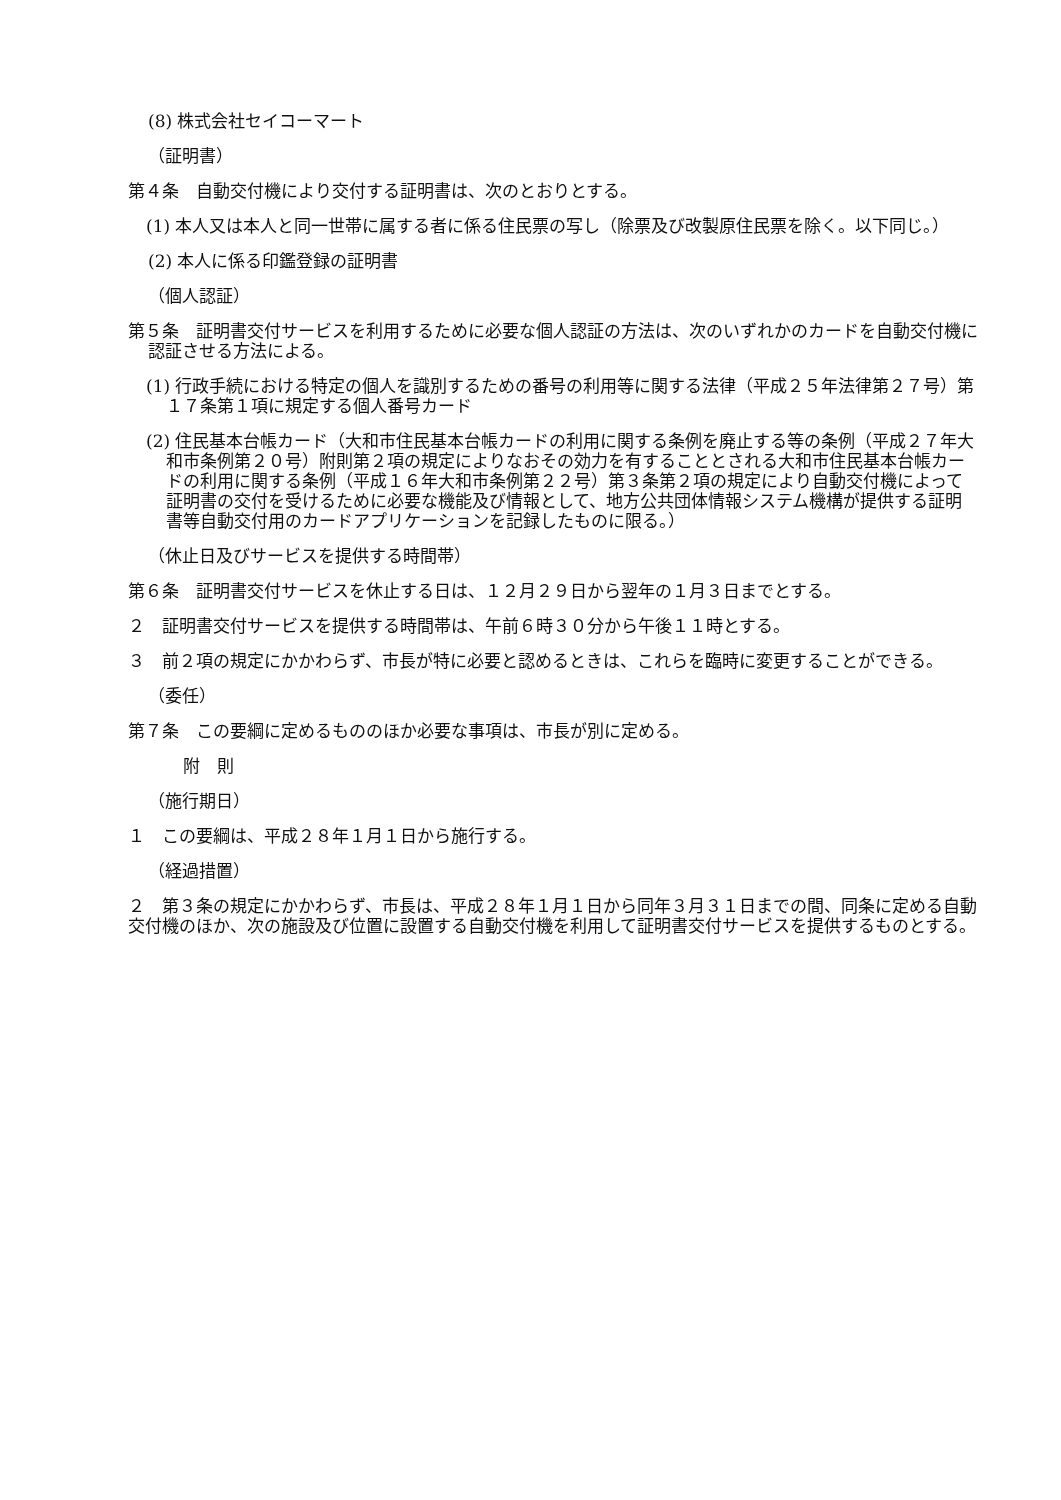(8) 株式会社セイコーマート
（証明書）
第４条　自動交付機により交付する証明書は、次のとおりとする。
(1) 本人又は本人と同一世帯に属する者に係る住民票の写し（除票及び改製原住民票を除く。以下同じ。）
(2) 本人に係る印鑑登録の証明書
（個人認証）
第５条　証明書交付サービスを利用するために必要な個人認証の方法は、次のいずれかのカードを自動交付機に認証させる方法による。
(1) 行政手続における特定の個人を識別するための番号の利用等に関する法律（平成２５年法律第２７号）第１７条第１項に規定する個人番号カード
(2) 住民基本台帳カード（大和市住民基本台帳カードの利用に関する条例を廃止する等の条例（平成２７年大和市条例第２０号）附則第２項の規定によりなおその効力を有することとされる大和市住民基本台帳カードの利用に関する条例（平成１６年大和市条例第２２号）第３条第２項の規定により自動交付機によって証明書の交付を受けるために必要な機能及び情報として、地方公共団体情報システム機構が提供する証明書等自動交付用のカードアプリケーションを記録したものに限る。）
（休止日及びサービスを提供する時間帯）
第６条　証明書交付サービスを休止する日は、１２月２９日から翌年の１月３日までとする。
２　証明書交付サービスを提供する時間帯は、午前６時３０分から午後１１時とする。
３　前２項の規定にかかわらず、市長が特に必要と認めるときは、これらを臨時に変更することができる。
（委任）
第７条　この要綱に定めるもののほか必要な事項は、市長が別に定める。
附　則
（施行期日）
１　この要綱は、平成２８年１月１日から施行する。
（経過措置）
２　第３条の規定にかかわらず、市長は、平成２８年１月１日から同年３月３１日までの間、同条に定める自動交付機のほか、次の施設及び位置に設置する自動交付機を利用して証明書交付サービスを提供するものとする。